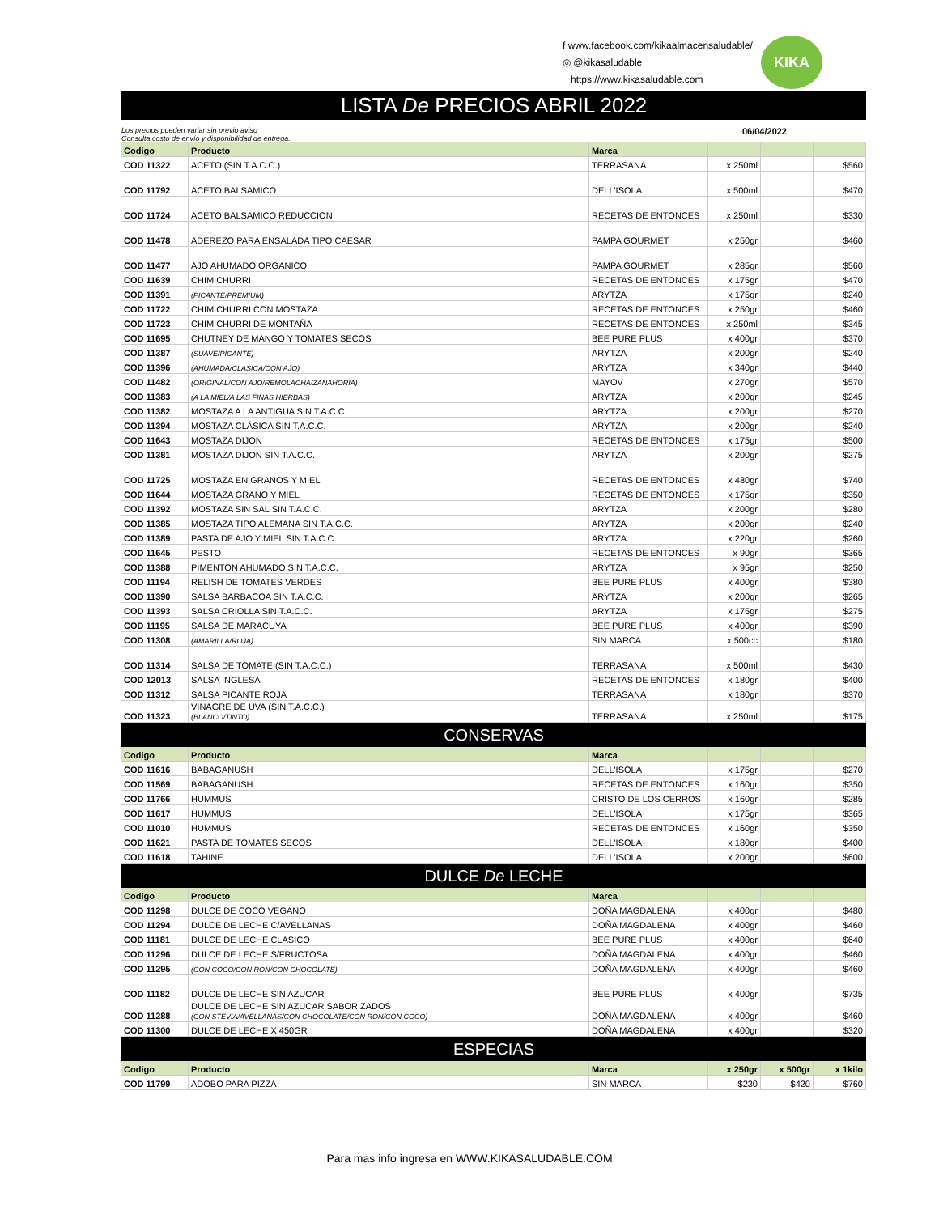f www.facebook.com/kikaalmacensaludable/
◎ @kikasaludable
https://www.kikasaludable.com
KIKA
LISTA De PRECIOS ABRIL 2022
Los precios pueden variar sin previo aviso
Consulta costo de envío y disponibilidad de entrega. 06/04/2022
| Codigo | Producto | Marca | | | |
| --- | --- | --- | --- | --- | --- |
| COD 11322 | ACETO (SIN T.A.C.C.) | TERRASANA | x 250ml | | $560 |
| COD 11792 | ACETO BALSAMICO | DELL'ISOLA | x 500ml | | $470 |
| COD 11724 | ACETO BALSAMICO REDUCCION | RECETAS DE ENTONCES | x 250ml | | $330 |
| COD 11478 | ADEREZO PARA ENSALADA TIPO CAESAR | PAMPA GOURMET | x 250gr | | $460 |
| COD 11477 | AJO AHUMADO ORGANICO | PAMPA GOURMET | x 285gr | | $560 |
| COD 11639 | CHIMICHURRI | RECETAS DE ENTONCES | x 175gr | | $470 |
| COD 11391 | (PICANTE/PREMIUM) | ARYTZA | x 175gr | | $240 |
| COD 11722 | CHIMICHURRI CON MOSTAZA | RECETAS DE ENTONCES | x 250gr | | $460 |
| COD 11723 | CHIMICHURRI DE MONTAÑA | RECETAS DE ENTONCES | x 250ml | | $345 |
| COD 11695 | CHUTNEY DE MANGO Y TOMATES SECOS | BEE PURE PLUS | x 400gr | | $370 |
| COD 11387 | (SUAVE/PICANTE) | ARYTZA | x 200gr | | $240 |
| COD 11396 | (AHUMADA/CLASICA/CON AJO) | ARYTZA | x 340gr | | $440 |
| COD 11482 | (ORIGINAL/CON AJO/REMOLACHA/ZANAHORIA) | MAYOV | x 270gr | | $570 |
| COD 11383 | (A LA MIEL/A LAS FINAS HIERBAS) | ARYTZA | x 200gr | | $245 |
| COD 11382 | MOSTAZA A LA ANTIGUA SIN T.A.C.C. | ARYTZA | x 200gr | | $270 |
| COD 11394 | MOSTAZA CLÁSICA SIN T.A.C.C. | ARYTZA | x 200gr | | $240 |
| COD 11643 | MOSTAZA DIJON | RECETAS DE ENTONCES | x 175gr | | $500 |
| COD 11381 | MOSTAZA DIJON SIN T.A.C.C. | ARYTZA | x 200gr | | $275 |
| COD 11725 | MOSTAZA EN GRANOS Y MIEL | RECETAS DE ENTONCES | x 480gr | | $740 |
| COD 11644 | MOSTAZA GRANO Y MIEL | RECETAS DE ENTONCES | x 175gr | | $350 |
| COD 11392 | MOSTAZA SIN SAL SIN T.A.C.C. | ARYTZA | x 200gr | | $280 |
| COD 11385 | MOSTAZA TIPO ALEMANA SIN T.A.C.C. | ARYTZA | x 200gr | | $240 |
| COD 11389 | PASTA DE AJO Y MIEL SIN T.A.C.C. | ARYTZA | x 220gr | | $260 |
| COD 11645 | PESTO | RECETAS DE ENTONCES | x 90gr | | $365 |
| COD 11388 | PIMENTON AHUMADO SIN T.A.C.C. | ARYTZA | x 95gr | | $250 |
| COD 11194 | RELISH DE TOMATES VERDES | BEE PURE PLUS | x 400gr | | $380 |
| COD 11390 | SALSA BARBACOA SIN T.A.C.C. | ARYTZA | x 200gr | | $265 |
| COD 11393 | SALSA CRIOLLA SIN T.A.C.C. | ARYTZA | x 175gr | | $275 |
| COD 11195 | SALSA DE MARACUYA | BEE PURE PLUS | x 400gr | | $390 |
| COD 11308 | (AMARILLA/ROJA) | SIN MARCA | x 500cc | | $180 |
| COD 11314 | SALSA DE TOMATE (SIN T.A.C.C.) | TERRASANA | x 500ml | | $430 |
| COD 12013 | SALSA INGLESA | RECETAS DE ENTONCES | x 180gr | | $400 |
| COD 11312 | SALSA PICANTE ROJA | TERRASANA | x 180gr | | $370 |
| COD 11323 | VINAGRE DE UVA (SIN T.A.C.C.) (BLANCO/TINTO) | TERRASANA | x 250ml | | $175 |
CONSERVAS
| Codigo | Producto | Marca | | | |
| --- | --- | --- | --- | --- | --- |
| COD 11616 | BABAGANUSH | DELL'ISOLA | x 175gr | | $270 |
| COD 11569 | BABAGANUSH | RECETAS DE ENTONCES | x 160gr | | $350 |
| COD 11766 | HUMMUS | CRISTO DE LOS CERROS | x 160gr | | $285 |
| COD 11617 | HUMMUS | DELL'ISOLA | x 175gr | | $365 |
| COD 11010 | HUMMUS | RECETAS DE ENTONCES | x 160gr | | $350 |
| COD 11621 | PASTA DE TOMATES SECOS | DELL'ISOLA | x 180gr | | $400 |
| COD 11618 | TAHINE | DELL'ISOLA | x 200gr | | $600 |
DULCE De LECHE
| Codigo | Producto | Marca | | | |
| --- | --- | --- | --- | --- | --- |
| COD 11298 | DULCE DE COCO VEGANO | DOÑA MAGDALENA | x 400gr | | $480 |
| COD 11294 | DULCE DE LECHE C/AVELLANAS | DOÑA MAGDALENA | x 400gr | | $460 |
| COD 11181 | DULCE DE LECHE CLASICO | BEE PURE PLUS | x 400gr | | $640 |
| COD 11296 | DULCE DE LECHE S/FRUCTOSA | DOÑA MAGDALENA | x 400gr | | $460 |
| COD 11295 | (CON COCO/CON RON/CON CHOCOLATE) | DOÑA MAGDALENA | x 400gr | | $460 |
| COD 11182 | DULCE DE LECHE SIN AZUCAR | BEE PURE PLUS | x 400gr | | $735 |
| COD 11288 | DULCE DE LECHE SIN AZUCAR SABORIZADOS (CON STEVIA/AVELLANAS/CON CHOCOLATE/CON RON/CON COCO) | DOÑA MAGDALENA | x 400gr | | $460 |
| COD 11300 | DULCE DE LECHE X 450GR | DOÑA MAGDALENA | x 400gr | | $320 |
ESPECIAS
| Codigo | Producto | Marca | x 250gr | x 500gr | x 1kilo |
| --- | --- | --- | --- | --- | --- |
| COD 11799 | ADOBO PARA PIZZA | SIN MARCA | $230 | $420 | $760 |
Para mas info ingresa en WWW.KIKASALUDABLE.COM